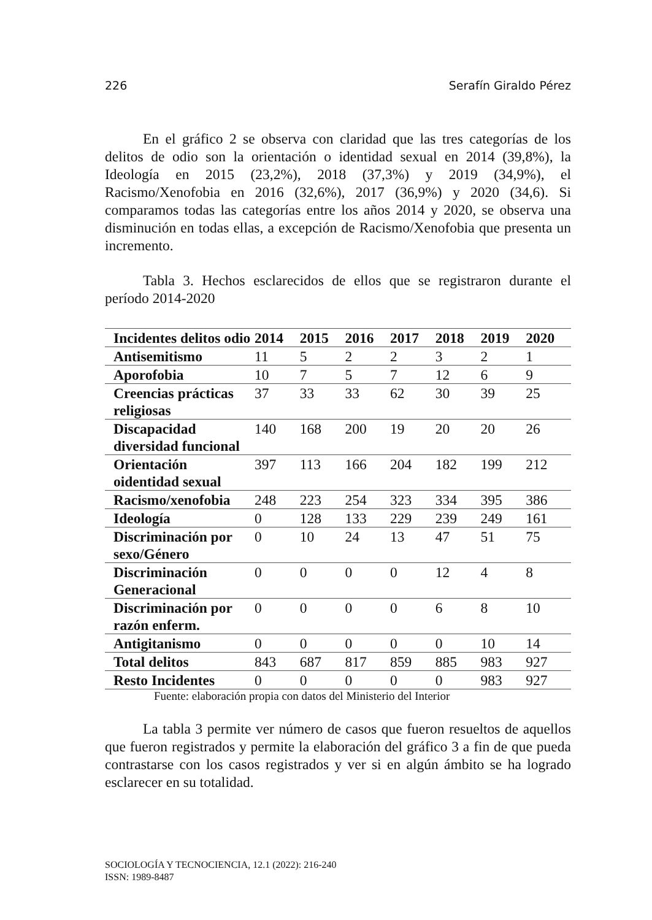226 Serafín Giraldo Pérez
En el gráfico 2 se observa con claridad que las tres categorías de los delitos de odio son la orientación o identidad sexual en 2014 (39,8%), la Ideología en 2015 (23,2%), 2018 (37,3%) y 2019 (34,9%), el Racismo/Xenofobia en 2016 (32,6%), 2017 (36,9%) y 2020 (34,6). Si comparamos todas las categorías entre los años 2014 y 2020, se observa una disminución en todas ellas, a excepción de Racismo/Xenofobia que presenta un incremento.
Tabla 3. Hechos esclarecidos de ellos que se registraron durante el período 2014-2020
| Incidentes delitos odio | 2014 | 2015 | 2016 | 2017 | 2018 | 2019 | 2020 |
| --- | --- | --- | --- | --- | --- | --- | --- |
| Antisemitismo | 11 | 5 | 2 | 2 | 3 | 2 | 1 |
| Aporofobia | 10 | 7 | 5 | 7 | 12 | 6 | 9 |
| Creencias prácticas religiosas | 37 | 33 | 33 | 62 | 30 | 39 | 25 |
| Discapacidad diversidad funcional | 140 | 168 | 200 | 19 | 20 | 20 | 26 |
| Orientación oidentidad sexual | 397 | 113 | 166 | 204 | 182 | 199 | 212 |
| Racismo/xenofobia | 248 | 223 | 254 | 323 | 334 | 395 | 386 |
| Ideología | 0 | 128 | 133 | 229 | 239 | 249 | 161 |
| Discriminación por sexo/Género | 0 | 10 | 24 | 13 | 47 | 51 | 75 |
| Discriminación Generacional | 0 | 0 | 0 | 0 | 12 | 4 | 8 |
| Discriminación por razón enferm. | 0 | 0 | 0 | 0 | 6 | 8 | 10 |
| Antigitanismo | 0 | 0 | 0 | 0 | 0 | 10 | 14 |
| Total delitos | 843 | 687 | 817 | 859 | 885 | 983 | 927 |
| Resto Incidentes | 0 | 0 | 0 | 0 | 0 | 983 | 927 |
Fuente: elaboración propia con datos del Ministerio del Interior
La tabla 3 permite ver número de casos que fueron resueltos de aquellos que fueron registrados y permite la elaboración del gráfico 3 a fin de que pueda contrastarse con los casos registrados y ver si en algún ámbito se ha logrado esclarecer en su totalidad.
SOCIOLOGÍA Y TECNOCIENCIA, 12.1 (2022): 216-240
ISSN: 1989-8487